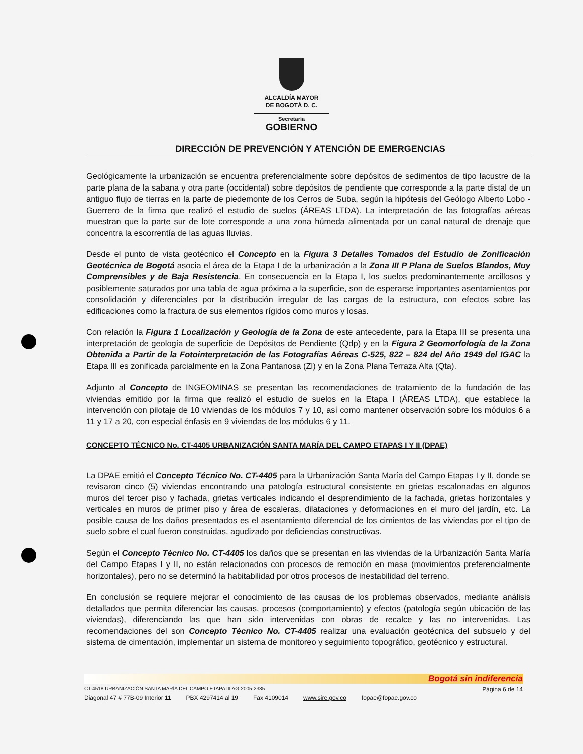ALCALDÍA MAYOR
DE BOGOTÁ D. C.
Secretaría
GOBIERNO
DIRECCIÓN DE PREVENCIÓN Y ATENCIÓN DE EMERGENCIAS
Geológicamente la urbanización se encuentra preferencialmente sobre depósitos de sedimentos de tipo lacustre de la parte plana de la sabana y otra parte (occidental) sobre depósitos de pendiente que corresponde a la parte distal de un antiguo flujo de tierras en la parte de piedemonte de los Cerros de Suba, según la hipótesis del Geólogo Alberto Lobo - Guerrero de la firma que realizó el estudio de suelos (ÁREAS LTDA). La interpretación de las fotografías aéreas muestran que la parte sur de lote corresponde a una zona húmeda alimentada por un canal natural de drenaje que concentra la escorrentía de las aguas lluvias.
Desde el punto de vista geotécnico el Concepto en la Figura 3 Detalles Tomados del Estudio de Zonificación Geotécnica de Bogotá asocia el área de la Etapa I de la urbanización a la Zona III P Plana de Suelos Blandos, Muy Comprensibles y de Baja Resistencia. En consecuencia en la Etapa I, los suelos predominantemente arcillosos y posiblemente saturados por una tabla de agua próxima a la superficie, son de esperarse importantes asentamientos por consolidación y diferenciales por la distribución irregular de las cargas de la estructura, con efectos sobre las edificaciones como la fractura de sus elementos rígidos como muros y losas.
Con relación la Figura 1 Localización y Geología de la Zona de este antecedente, para la Etapa III se presenta una interpretación de geología de superficie de Depósitos de Pendiente (Qdp) y en la Figura 2 Geomorfología de la Zona Obtenida a Partir de la Fotointerpretación de las Fotografías Aéreas C-525, 822 – 824 del Año 1949 del IGAC la Etapa III es zonificada parcialmente en la Zona Pantanosa (Zl) y en la Zona Plana Terraza Alta (Qta).
Adjunto al Concepto de INGEOMINAS se presentan las recomendaciones de tratamiento de la fundación de las viviendas emitido por la firma que realizó el estudio de suelos en la Etapa I (ÁREAS LTDA), que establece la intervención con pilotaje de 10 viviendas de los módulos 7 y 10, así como mantener observación sobre los módulos 6 a 11 y 17 a 20, con especial énfasis en 9 viviendas de los módulos 6 y 11.
CONCEPTO TÉCNICO No. CT-4405 URBANIZACIÓN SANTA MARÍA DEL CAMPO ETAPAS I Y II (DPAE)
La DPAE emitió el Concepto Técnico No. CT-4405 para la Urbanización Santa María del Campo Etapas I y II, donde se revisaron cinco (5) viviendas encontrando una patología estructural consistente en grietas escalonadas en algunos muros del tercer piso y fachada, grietas verticales indicando el desprendimiento de la fachada, grietas horizontales y verticales en muros de primer piso y área de escaleras, dilataciones y deformaciones en el muro del jardín, etc. La posible causa de los daños presentados es el asentamiento diferencial de los cimientos de las viviendas por el tipo de suelo sobre el cual fueron construidas, agudizado por deficiencias constructivas.
Según el Concepto Técnico No. CT-4405 los daños que se presentan en las viviendas de la Urbanización Santa María del Campo Etapas I y II, no están relacionados con procesos de remoción en masa (movimientos preferencialmente horizontales), pero no se determinó la habitabilidad por otros procesos de inestabilidad del terreno.
En conclusión se requiere mejorar el conocimiento de las causas de los problemas observados, mediante análisis detallados que permita diferenciar las causas, procesos (comportamiento) y efectos (patología según ubicación de las viviendas), diferenciando las que han sido intervenidas con obras de recalce y las no intervenidas. Las recomendaciones del son Concepto Técnico No. CT-4405 realizar una evaluación geotécnica del subsuelo y del sistema de cimentación, implementar un sistema de monitoreo y seguimiento topográfico, geotécnico y estructural.
Bogotá sin indiferencia
CT-4518 URBANIZACIÓN SANTA MARÍA DEL CAMPO ETAPA III AG-2005-2335 Página 6 de 14
Diagonal 47 # 77B-09 Interior 11 PBX 4297414 al 19 Fax 4109014 www.sire.gov.co fopae@fopae.gov.co